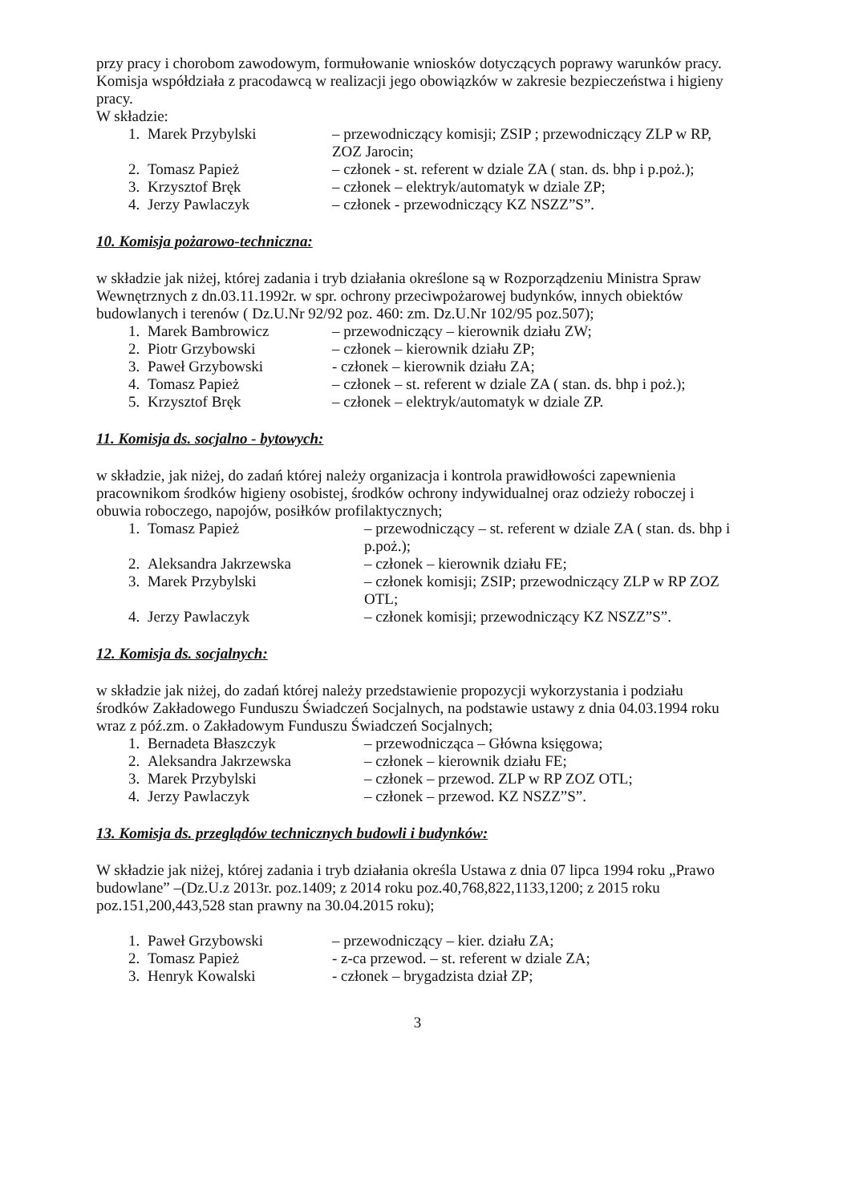przy pracy i chorobom zawodowym, formułowanie wniosków dotyczących poprawy warunków pracy. Komisja współdziała z pracodawcą w realizacji jego obowiązków w zakresie bezpieczeństwa i higieny pracy.
W składzie:
| 1. | Marek Przybylski | – przewodniczący komisji; ZSIP ; przewodniczący ZLP w RP, ZOZ Jarocin; |
| 2. | Tomasz Papież | – członek - st. referent w dziale ZA ( stan. ds. bhp i p.poż.); |
| 3. | Krzysztof Bręk | – członek – elektryk/automatyk w dziale ZP; |
| 4. | Jerzy Pawlaczyk | – członek - przewodniczący KZ NSZZ”S”. |
10. Komisja pożarowo-techniczna:
w składzie jak niżej, której zadania i tryb działania określone są w Rozporządzeniu Ministra Spraw Wewnętrznych z dn.03.11.1992r. w spr. ochrony przeciwpożarowej budynków, innych obiektów budowlanych i terenów ( Dz.U.Nr 92/92 poz. 460: zm. Dz.U.Nr 102/95 poz.507);
| 1. | Marek Bambrowicz | – przewodniczący – kierownik działu ZW; |
| 2. | Piotr Grzybowski | – członek – kierownik działu ZP; |
| 3. | Paweł Grzybowski | - członek – kierownik działu ZA; |
| 4. | Tomasz Papież | – członek – st. referent w dziale ZA ( stan. ds. bhp i poż.); |
| 5. | Krzysztof Bręk | – członek – elektryk/automatyk w dziale ZP. |
11. Komisja ds. socjalno - bytowych:
w składzie, jak niżej, do zadań której należy organizacja i kontrola prawidłowości zapewnienia pracownikom środków higieny osobistej, środków ochrony indywidualnej oraz odzieży roboczej i obuwia roboczego, napojów, posiłków profilaktycznych;
| 1. | Tomasz Papież | – przewodniczący – st. referent w dziale ZA ( stan. ds. bhp i p.poż.); |
| 2. | Aleksandra Jakrzewska | – członek – kierownik działu FE; |
| 3. | Marek Przybylski | – członek komisji; ZSIP; przewodniczący ZLP w RP ZOZ OTL; |
| 4. | Jerzy Pawlaczyk | – członek komisji; przewodniczący KZ NSZZ”S”. |
12. Komisja ds. socjalnych:
w składzie jak niżej, do zadań której należy przedstawienie propozycji wykorzystania i podziału środków Zakładowego Funduszu Świadczeń Socjalnych, na podstawie ustawy z dnia 04.03.1994 roku wraz z póź.zm. o Zakładowym Funduszu Świadczeń Socjalnych;
| 1. | Bernadeta Błaszczyk | – przewodnicząca – Główna księgowa; |
| 2. | Aleksandra Jakrzewska | – członek – kierownik działu FE; |
| 3. | Marek Przybylski | – członek – przewod. ZLP w RP ZOZ OTL; |
| 4. | Jerzy Pawlaczyk | – członek – przewod. KZ NSZZ”S”. |
13. Komisja ds. przeglądów technicznych budowli i budynków:
W składzie jak niżej, której zadania i tryb działania określa Ustawa z dnia 07 lipca 1994 roku „Prawo budowlane” –(Dz.U.z 2013r. poz.1409; z 2014 roku poz.40,768,822,1133,1200; z 2015 roku poz.151,200,443,528 stan prawny na 30.04.2015 roku);
| 1. | Paweł Grzybowski | – przewodniczący – kier. działu ZA; |
| 2. | Tomasz Papież | - z-ca przewod. – st. referent w dziale ZA; |
| 3. | Henryk Kowalski | - członek – brygadzista dział ZP; |
3